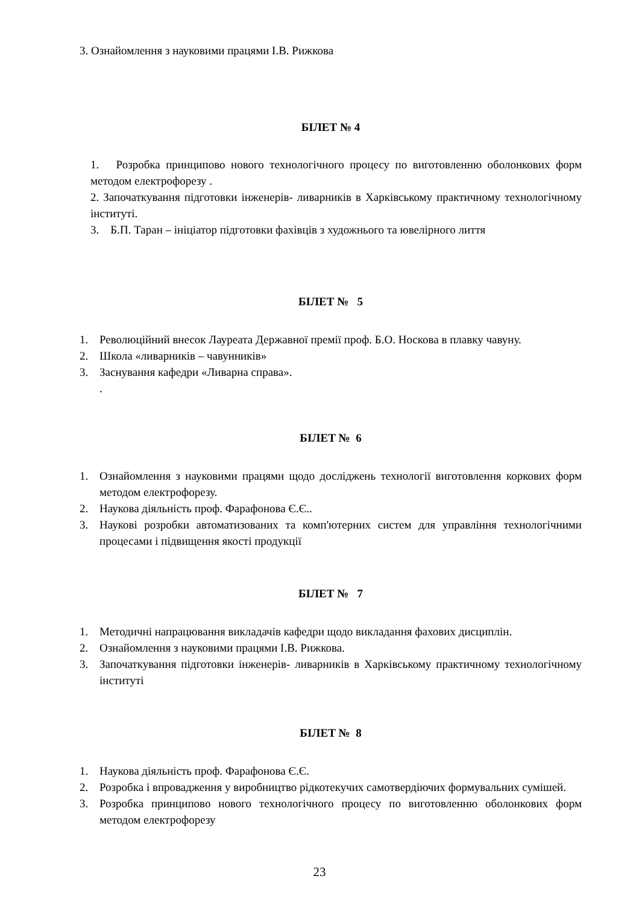3. Ознайомлення з науковими працями І.В. Рижкова
БІЛЕТ № 4
1. Розробка принципово нового технологічного процесу по виготовленню оболонкових форм методом електрофорезу .
2. Започаткування підготовки інженерів- ливарників в Харківському практичному технологічному інституті.
3. Б.П. Таран – ініціатор підготовки фахівців з художнього та ювелірного лиття
БІЛЕТ № 5
1. Революційний внесок Лауреата Державної премії проф. Б.О. Носкова в плавку чавуну.
2. Школа «ливарників – чавунників»
3. Заснування кафедри «Ливарна справа».
.
БІЛЕТ № 6
1. Ознайомлення з науковими працями щодо досліджень технології виготовлення коркових форм методом електрофорезу.
2. Наукова діяльність проф. Фарафонова Є.Є..
3. Наукові розробки автоматизованих та комп'ютерних систем для управління технологічними процесами і підвищення якості продукції
БІЛЕТ № 7
1. Методичні напрацювання викладачів кафедри щодо викладання фахових дисциплін.
2. Ознайомлення з науковими працями І.В. Рижкова.
3. Започаткування підготовки інженерів- ливарників в Харківському практичному технологічному інституті
БІЛЕТ № 8
1. Наукова діяльність проф. Фарафонова Є.Є.
2. Розробка і впровадження у виробництво рідкотекучих самотвердіючих формувальних сумішей.
3. Розробка принципово нового технологічного процесу по виготовленню оболонкових форм методом електрофорезу
23